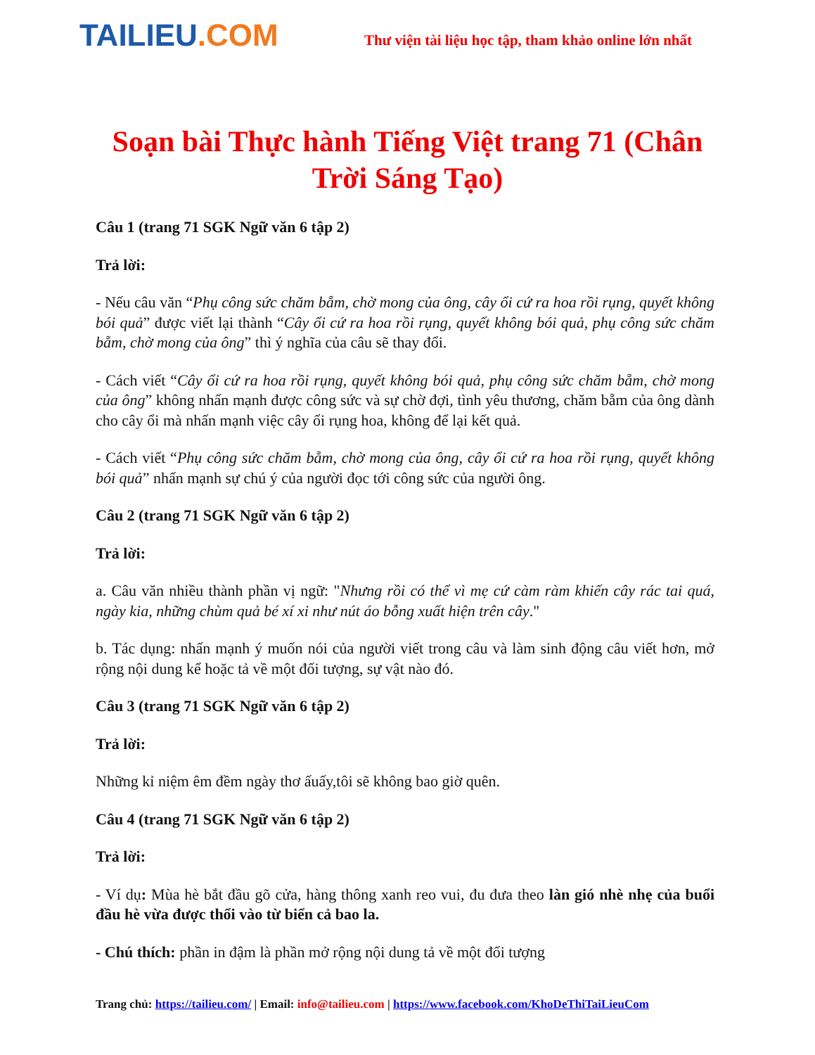TAILIEU.COM
Thư viện tài liệu học tập, tham khảo online lớn nhất
Soạn bài Thực hành Tiếng Việt trang 71 (Chân Trời Sáng Tạo)
Câu 1 (trang 71 SGK Ngữ văn 6 tập 2)
Trả lời:
- Nếu câu văn “Phụ công sức chăm bẵm, chờ mong của ông, cây ổi cứ ra hoa rồi rụng, quyết không bói quả” được viết lại thành “Cây ổi cứ ra hoa rồi rụng, quyết không bói quả, phụ công sức chăm bẵm, chờ mong của ông” thì ý nghĩa của câu sẽ thay đổi.
- Cách viết “Cây ổi cứ ra hoa rồi rụng, quyết không bói quả, phụ công sức chăm bẵm, chờ mong của ông” không nhấn mạnh được công sức và sự chờ đợi, tình yêu thương, chăm bẵm của ông dành cho cây ổi mà nhấn mạnh việc cây ổi rụng hoa, không để lại kết quả.
- Cách viết “Phụ công sức chăm bẵm, chờ mong của ông, cây ổi cứ ra hoa rồi rụng, quyết không bói quả” nhấn mạnh sự chú ý của người đọc tới công sức của người ông.
Câu 2 (trang 71 SGK Ngữ văn 6 tập 2)
Trả lời:
a. Câu văn nhiều thành phần vị ngữ: "Nhưng rồi có thể vì mẹ cứ càm ràm khiến cây rác tai quá, ngày kia, những chùm quả bé xí xi như nút áo bỗng xuất hiện trên cây."
b. Tác dụng: nhấn mạnh ý muốn nói của người viết trong câu và làm sinh động câu viết hơn, mở rộng nội dung kể hoặc tả về một đối tượng, sự vật nào đó.
Câu 3 (trang 71 SGK Ngữ văn 6 tập 2)
Trả lời:
Những kỉ niệm êm đềm ngày thơ ấuấy,tôi sẽ không bao giờ quên.
Câu 4 (trang 71 SGK Ngữ văn 6 tập 2)
Trả lời:
- Ví dụ: Mùa hè bắt đầu gõ cửa, hàng thông xanh reo vui, đu đưa theo làn gió nhè nhẹ của buổi đầu hè vừa được thổi vào từ biển cả bao la.
- Chú thích: phần in đậm là phần mở rộng nội dung tả về một đối tượng
Trang chủ: https://tailieu.com/ | Email: info@tailieu.com | https://www.facebook.com/KhoDeThiTaiLieuCom